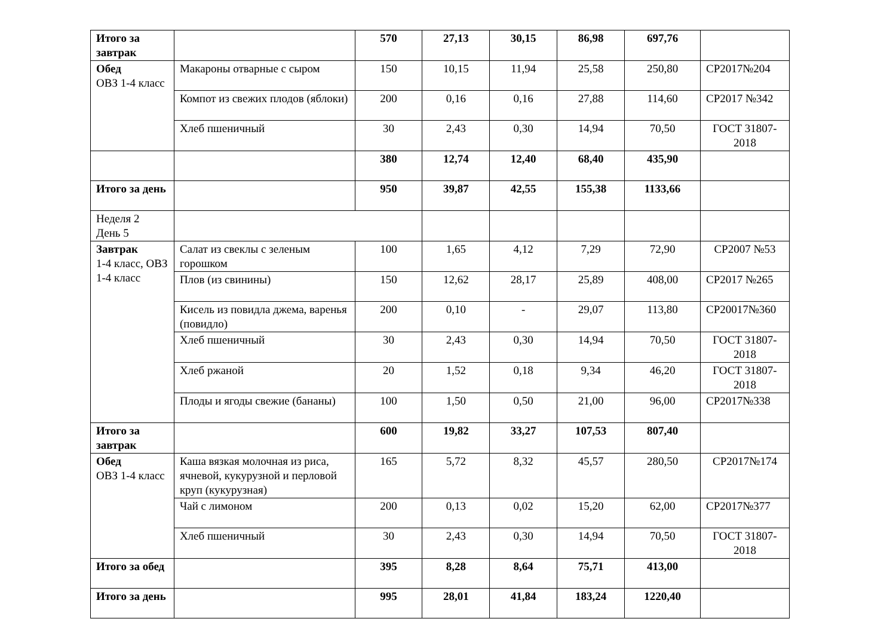| Итого за завтрак | | 570 | 27,13 | 30,15 | 86,98 | 697,76 | |
| Обед ОВЗ 1-4 класс | Макароны отварные с сыром | 150 | 10,15 | 11,94 | 25,58 | 250,80 | СР2017№204 |
| | Компот из свежих плодов (яблоки) | 200 | 0,16 | 0,16 | 27,88 | 114,60 | СР2017 №342 |
| | Хлеб пшеничный | 30 | 2,43 | 0,30 | 14,94 | 70,50 | ГОСТ 31807-2018 |
| | | 380 | 12,74 | 12,40 | 68,40 | 435,90 | |
| Итого за день | | 950 | 39,87 | 42,55 | 155,38 | 1133,66 | |
| Неделя 2 День 5 | | | | | | | |
| Завтрак 1-4 класс, ОВЗ 1-4 класс | Салат из свеклы с зеленым горошком | 100 | 1,65 | 4,12 | 7,29 | 72,90 | СР2007 №53 |
| | Плов (из свинины) | 150 | 12,62 | 28,17 | 25,89 | 408,00 | СР2017 №265 |
| | Кисель из повидла джема, варенья (повидло) | 200 | 0,10 | - | 29,07 | 113,80 | СР20017№360 |
| | Хлеб пшеничный | 30 | 2,43 | 0,30 | 14,94 | 70,50 | ГОСТ 31807-2018 |
| | Хлеб ржаной | 20 | 1,52 | 0,18 | 9,34 | 46,20 | ГОСТ 31807-2018 |
| | Плоды и ягоды свежие (бананы) | 100 | 1,50 | 0,50 | 21,00 | 96,00 | СР2017№338 |
| Итого за завтрак | | 600 | 19,82 | 33,27 | 107,53 | 807,40 | |
| Обед ОВЗ 1-4 класс | Каша вязкая молочная из риса, ячневой, кукурузной и перловой круп (кукурузная) | 165 | 5,72 | 8,32 | 45,57 | 280,50 | СР2017№174 |
| | Чай с лимоном | 200 | 0,13 | 0,02 | 15,20 | 62,00 | СР2017№377 |
| | Хлеб пшеничный | 30 | 2,43 | 0,30 | 14,94 | 70,50 | ГОСТ 31807-2018 |
| Итого за обед | | 395 | 8,28 | 8,64 | 75,71 | 413,00 | |
| Итого за день | | 995 | 28,01 | 41,84 | 183,24 | 1220,40 | |